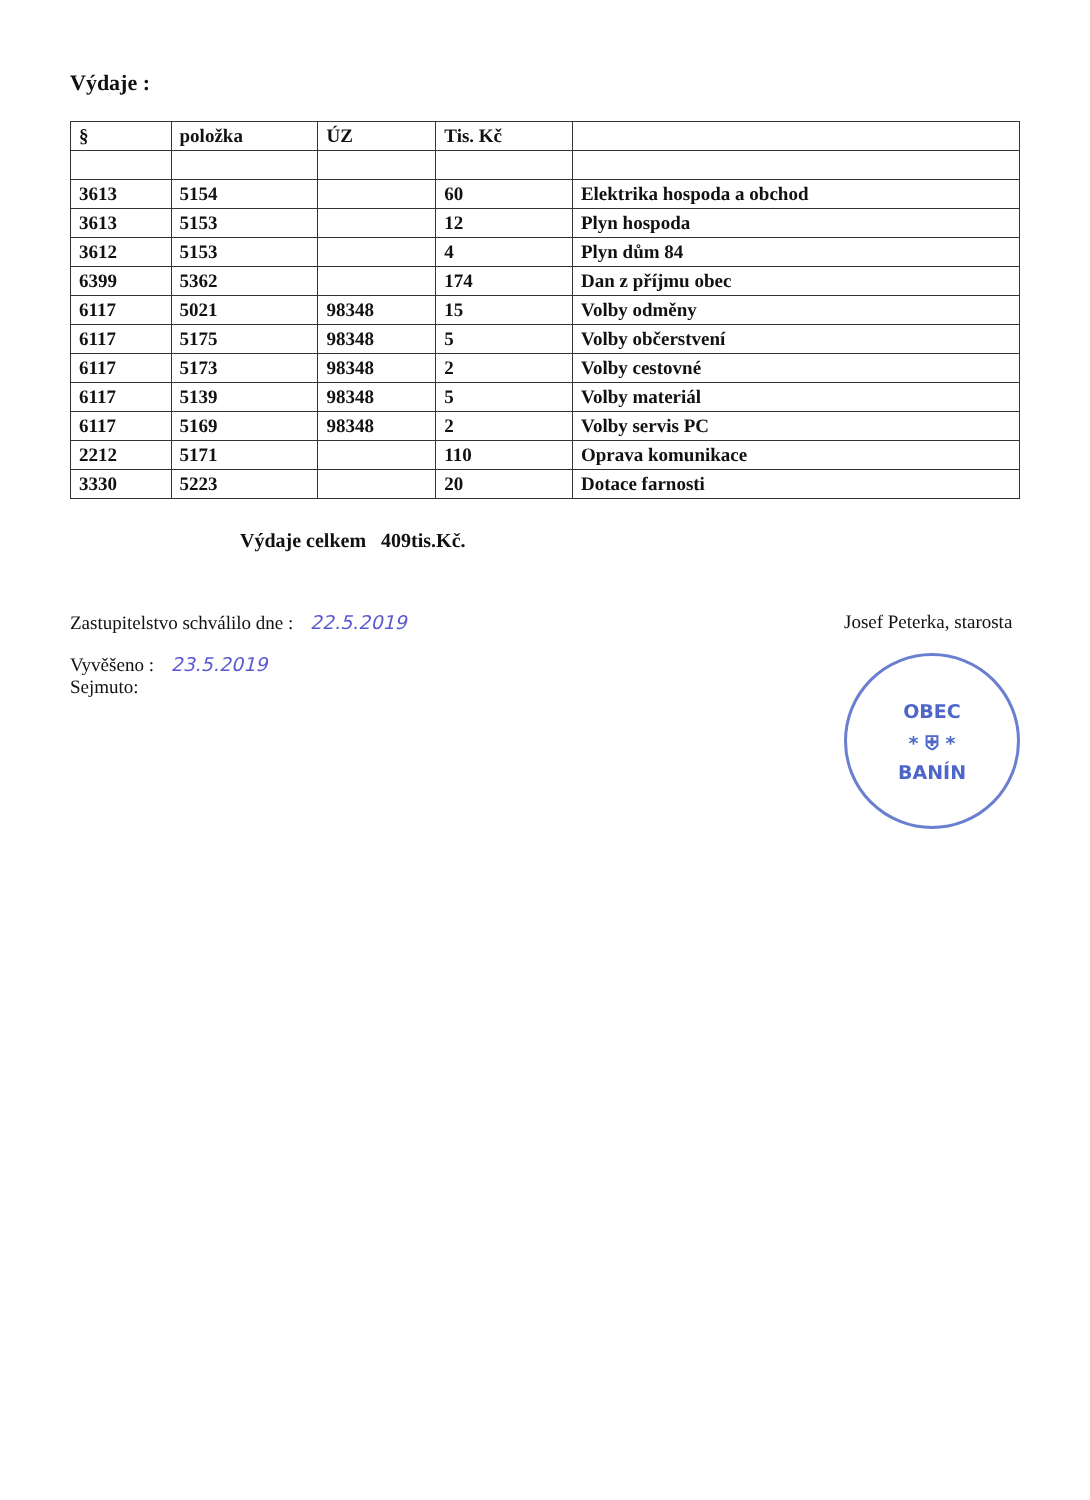Výdaje :
| § | položka | ÚZ | Tis. Kč | |
| --- | --- | --- | --- | --- |
| 3613 | 5154 | | 60 | Elektrika hospoda a obchod |
| 3613 | 5153 | | 12 | Plyn hospoda |
| 3612 | 5153 | | 4 | Plyn dům 84 |
| 6399 | 5362 | | 174 | Dan z příjmu obec |
| 6117 | 5021 | 98348 | 15 | Volby odměny |
| 6117 | 5175 | 98348 | 5 | Volby občerstvení |
| 6117 | 5173 | 98348 | 2 | Volby cestovné |
| 6117 | 5139 | 98348 | 5 | Volby materiál |
| 6117 | 5169 | 98348 | 2 | Volby servis PC |
| 2212 | 5171 | | 110 | Oprava komunikace |
| 3330 | 5223 | | 20 | Dotace farnosti |
Výdaje celkem 409tis.Kč.
Zastupitelstvo schválilo dne : 22.5.2019
Vyvěšeno : 23.5.2019
Sejmuto:
Josef Peterka, starosta
OBEC
* ⛨ *
BANÍN